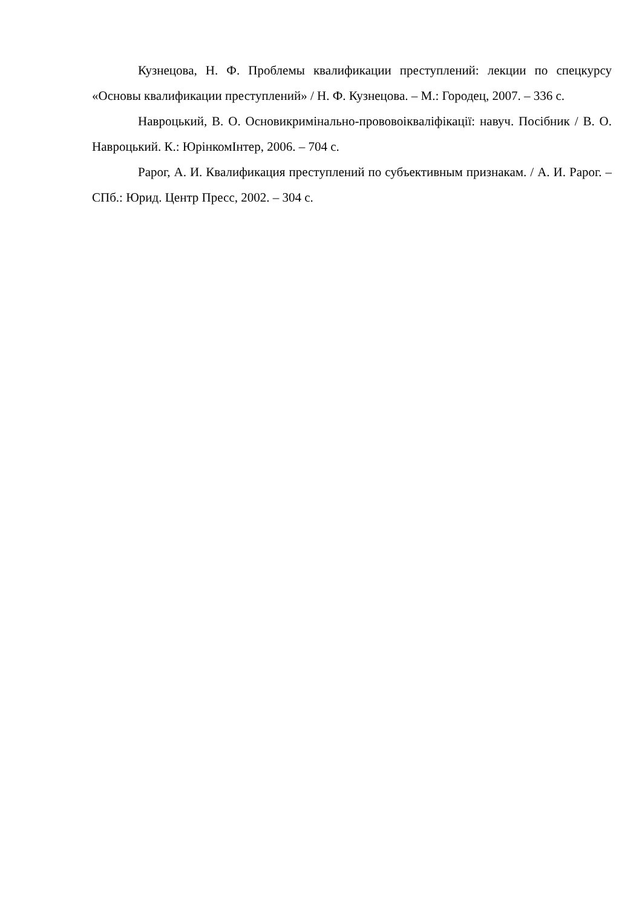Кузнецова, Н. Ф. Проблемы квалификации преступлений: лекции по спецкурсу «Основы квалификации преступлений» / Н. Ф. Кузнецова. – М.: Городец, 2007. – 336 с.
Навроцький, В. О. Основикримінально-прововоікваліфікації: навуч. Посібник / В. О. Навроцький. К.: ЮрінкомІнтер, 2006. – 704 с.
Рарог, А. И. Квалификация преступлений по субъективным признакам. / А. И. Рарог. – СПб.: Юрид. Центр Пресс, 2002. – 304 с.